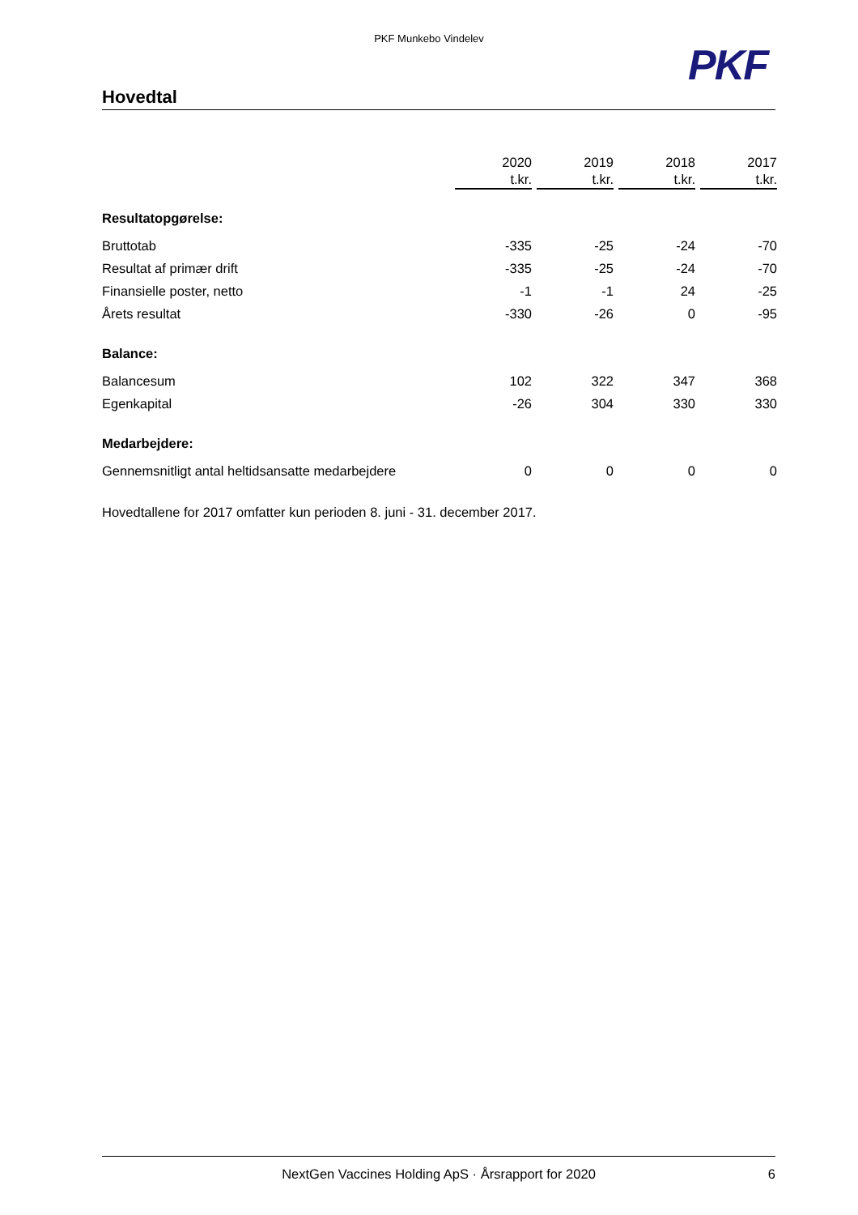PKF Munkebo Vindelev
PKF
Hovedtal
| | 2020 t.kr. | | 2019 t.kr. | | 2018 t.kr. | | 2017 t.kr. |
| --- | --- | --- | --- | --- | --- | --- | --- |
| Resultatopgørelse: | | | | | | | |
| Bruttotab | -335 | | -25 | | -24 | | -70 |
| Resultat af primær drift | -335 | | -25 | | -24 | | -70 |
| Finansielle poster, netto | -1 | | -1 | | 24 | | -25 |
| Årets resultat | -330 | | -26 | | 0 | | -95 |
| Balance: | | | | | | | |
| Balancesum | 102 | | 322 | | 347 | | 368 |
| Egenkapital | -26 | | 304 | | 330 | | 330 |
| Medarbejdere: | | | | | | | |
| Gennemsnitligt antal heltidsansatte medarbejdere | 0 | | 0 | | 0 | | 0 |
Hovedtallene for 2017 omfatter kun perioden 8. juni - 31. december 2017.
NextGen Vaccines Holding ApS · Årsrapport for 2020 6